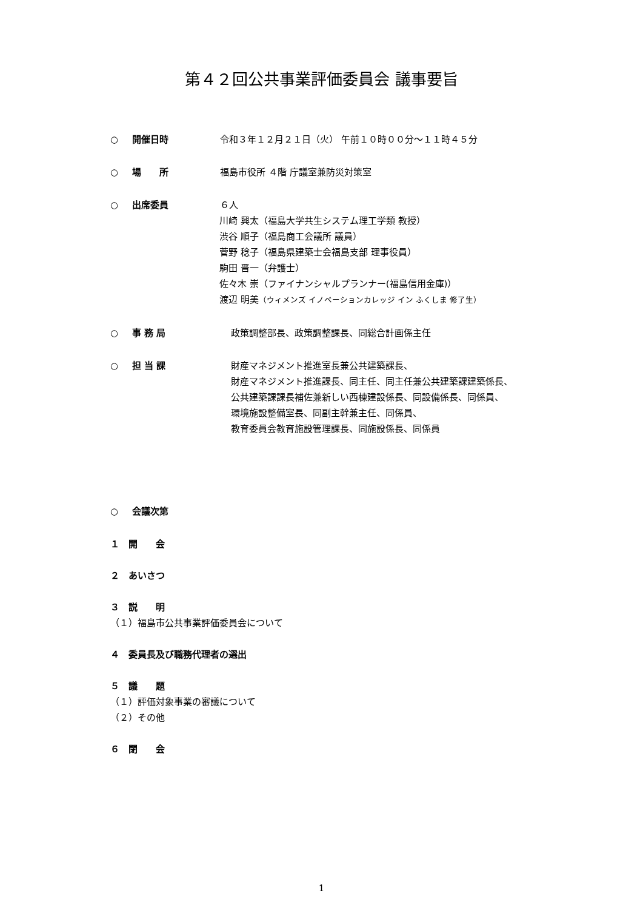第４２回公共事業評価委員会 議事要旨
○ 開催日時 令和３年１２月２１日（火） 午前１０時００分～１１時４５分
○ 場　　所 福島市役所 ４階 庁議室兼防災対策室
○ 出席委員 ６人
川崎 興太（福島大学共生システム理工学類 教授）
渋谷 順子（福島商工会議所 議員）
菅野 稔子（福島県建築士会福島支部 理事役員）
駒田 晋一（弁護士）
佐々木 崇（ファイナンシャルプランナー(福島信用金庫)）
渡辺 明美（ウィメンズ イノベーションカレッジ イン ふくしま 修了生）
○ 事 務 局 政策調整部長、政策調整課長、同総合計画係主任
○ 担 当 課 財産マネジメント推進室長兼公共建築課長、
財産マネジメント推進課長、同主任、同主任兼公共建築課建築係長、
公共建築課課長補佐兼新しい西棟建設係長、同設備係長、同係員、
環境施設整備室長、同副主幹兼主任、同係員、
教育委員会教育施設管理課長、同施設係長、同係員
○ 会議次第
１　開　　会
２　あいさつ
３　説　　明
（１）福島市公共事業評価委員会について
４　委員長及び職務代理者の選出
５　議　　題
（１）評価対象事業の審議について
（２）その他
６　閉　　会
1